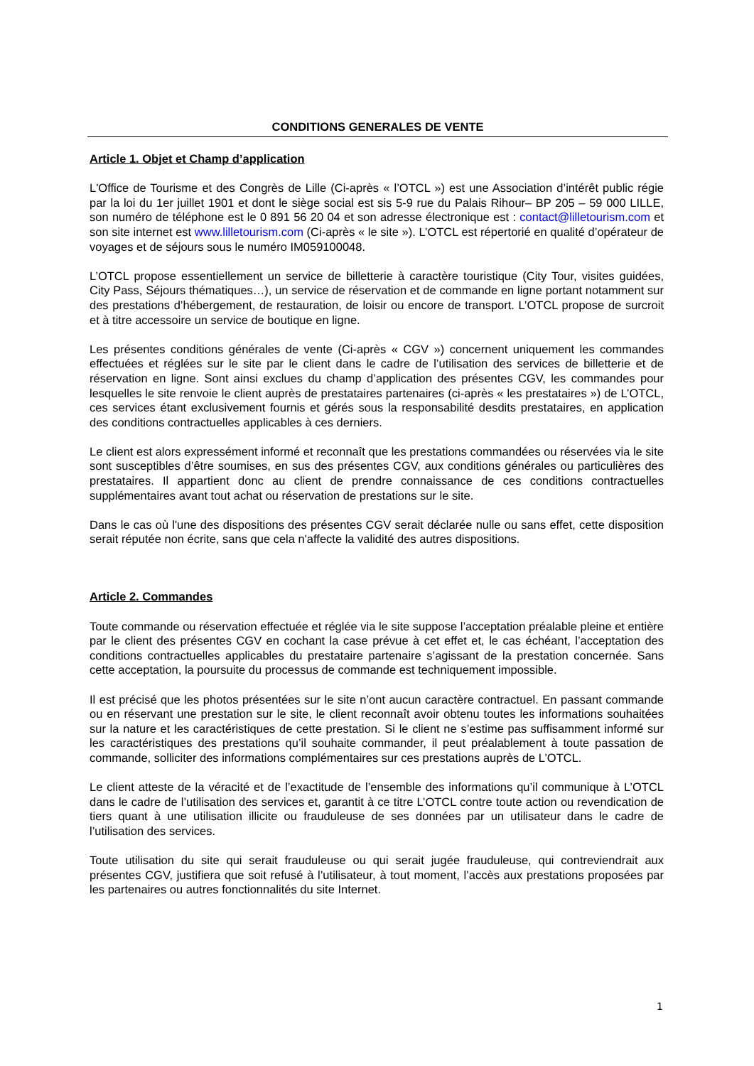CONDITIONS GENERALES DE VENTE
Article 1. Objet et Champ d’application
L'Office de Tourisme et des Congrès de Lille (Ci-après « l’OTCL ») est une Association d’intérêt public régie par la loi du 1er juillet 1901 et dont le siège social est sis 5-9 rue du Palais Rihour– BP 205 – 59 000 LILLE, son numéro de téléphone est le 0 891 56 20 04 et son adresse électronique est : contact@lilletourism.com et son site internet est www.lilletourism.com (Ci-après « le site »). L’OTCL est répertorié en qualité d’opérateur de voyages et de séjours sous le numéro IM059100048.
L’OTCL propose essentiellement un service de billetterie à caractère touristique (City Tour, visites guidées, City Pass, Séjours thématiques…), un service de réservation et de commande en ligne portant notamment sur des prestations d’hébergement, de restauration, de loisir ou encore de transport. L’OTCL propose de surcroit et à titre accessoire un service de boutique en ligne.
Les présentes conditions générales de vente (Ci-après « CGV ») concernent uniquement les commandes effectuées et réglées sur le site par le client dans le cadre de l’utilisation des services de billetterie et de réservation en ligne. Sont ainsi exclues du champ d’application des présentes CGV, les commandes pour lesquelles le site renvoie le client auprès de prestataires partenaires (ci-après « les prestataires ») de L’OTCL, ces services étant exclusivement fournis et gérés sous la responsabilité desdits prestataires, en application des conditions contractuelles applicables à ces derniers.
Le client est alors expressément informé et reconnaît que les prestations commandées ou réservées via le site sont susceptibles d’être soumises, en sus des présentes CGV, aux conditions générales ou particulières des prestataires. Il appartient donc au client de prendre connaissance de ces conditions contractuelles supplémentaires avant tout achat ou réservation de prestations sur le site.
Dans le cas où l'une des dispositions des présentes CGV serait déclarée nulle ou sans effet, cette disposition serait réputée non écrite, sans que cela n'affecte la validité des autres dispositions.
Article 2. Commandes
Toute commande ou réservation effectuée et réglée via le site suppose l’acceptation préalable pleine et entière par le client des présentes CGV en cochant la case prévue à cet effet et, le cas échéant, l’acceptation des conditions contractuelles applicables du prestataire partenaire s’agissant de la prestation concernée. Sans cette acceptation, la poursuite du processus de commande est techniquement impossible.
Il est précisé que les photos présentées sur le site n’ont aucun caractère contractuel. En passant commande ou en réservant une prestation sur le site, le client reconnaît avoir obtenu toutes les informations souhaitées sur la nature et les caractéristiques de cette prestation. Si le client ne s’estime pas suffisamment informé sur les caractéristiques des prestations qu’il souhaite commander, il peut préalablement à toute passation de commande, solliciter des informations complémentaires sur ces prestations auprès de L’OTCL.
Le client atteste de la véracité et de l’exactitude de l’ensemble des informations qu’il communique à L’OTCL dans le cadre de l’utilisation des services et, garantit à ce titre L’OTCL contre toute action ou revendication de tiers quant à une utilisation illicite ou frauduleuse de ses données par un utilisateur dans le cadre de l’utilisation des services.
Toute utilisation du site qui serait frauduleuse ou qui serait jugée frauduleuse, qui contreviendrait aux présentes CGV, justifiera que soit refusé à l’utilisateur, à tout moment, l’accès aux prestations proposées par les partenaires ou autres fonctionnalités du site Internet.
1